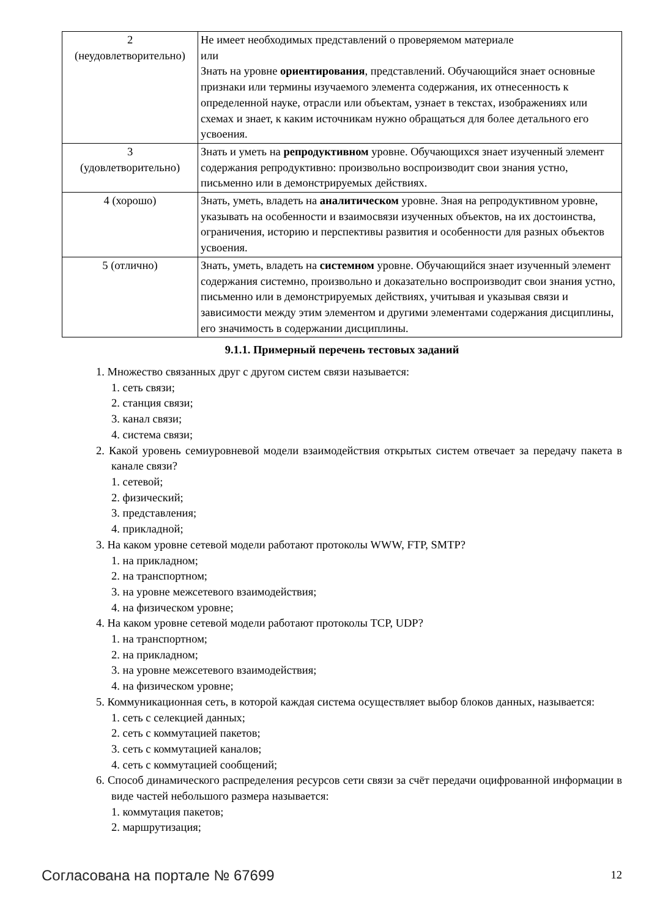| 2 (неудовлетворительно) | Не имеет необходимых представлений о проверяемом материале или Знать на уровне ориентирования , представлений. Обучающийся знает основные признаки или термины изучаемого элемента содержания, их отнесенность к определенной науке, отрасли или объектам, узнает в текстах, изображениях или схемах и знает, к каким источникам нужно обращаться для более детального его усвоения. |
| 3 (удовлетворительно) | Знать и уметь на репродуктивном уровне. Обучающихся знает изученный элемент содержания репродуктивно: произвольно воспроизводит свои знания устно, письменно или в демонстрируемых действиях. |
| 4 (хорошо) | Знать, уметь, владеть на аналитическом уровне. Зная на репродуктивном уровне, указывать на особенности и взаимосвязи изученных объектов, на их достоинства, ограничения, историю и перспективы развития и особенности для разных объектов усвоения. |
| 5 (отлично) | Знать, уметь, владеть на системном уровне. Обучающийся знает изученный элемент содержания системно, произвольно и доказательно воспроизводит свои знания устно, письменно или в демонстрируемых действиях, учитывая и указывая связи и зависимости между этим элементом и другими элементами содержания дисциплины, его значимость в содержании дисциплины. |
9.1.1. Примерный перечень тестовых заданий
1. Множество связанных друг с другом систем связи называется:
1. сеть связи;
2. станция связи;
3. канал связи;
4. система связи;
2. Какой уровень семиуровневой модели взаимодействия открытых систем отвечает за передачу пакета в канале связи?
1. сетевой;
2. физический;
3. представления;
4. прикладной;
3. На каком уровне сетевой модели работают протоколы WWW, FTP, SMTP?
1. на прикладном;
2. на транспортном;
3. на уровне межсетевого взаимодействия;
4. на физическом уровне;
4. На каком уровне сетевой модели работают протоколы TCP, UDP?
1. на транспортном;
2. на прикладном;
3. на уровне межсетевого взаимодействия;
4. на физическом уровне;
5. Коммуникационная сеть, в которой каждая система осуществляет выбор блоков данных, называется:
1. сеть с селекцией данных;
2. сеть с коммутацией пакетов;
3. сеть с коммутацией каналов;
4. сеть с коммутацией сообщений;
6. Способ динамического распределения ресурсов сети связи за счёт передачи оцифрованной информации в виде частей небольшого размера называется:
1. коммутация пакетов;
2. маршрутизация;
Согласована на портале № 67699 12